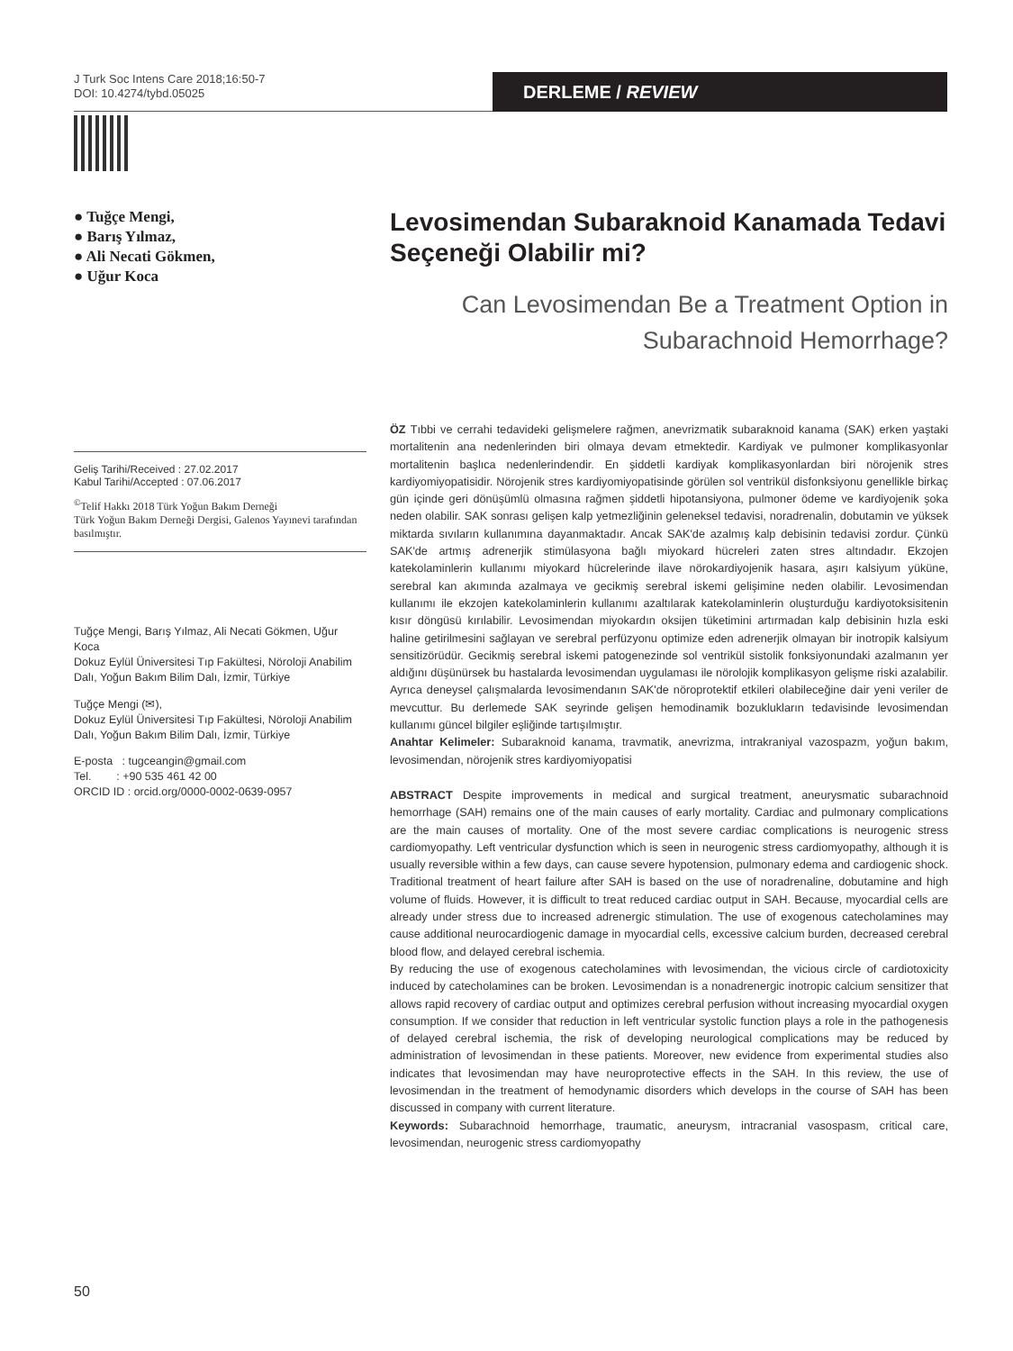J Turk Soc Intens Care 2018;16:50-7
DOI: 10.4274/tybd.05025
DERLEME / REVIEW
● Tuğçe Mengi,
● Barış Yılmaz,
● Ali Necati Gökmen,
● Uğur Koca
Geliş Tarihi/Received : 27.02.2017
Kabul Tarihi/Accepted : 07.06.2017
<sup>©</sup>Telif Hakkı 2018 Türk Yoğun Bakım Derneği
Türk Yoğun Bakım Derneği Dergisi, Galenos Yayınevi tarafından basılmıştır.
Tuğçe Mengi, Barış Yılmaz, Ali Necati Gökmen, Uğur Koca
Dokuz Eylül Üniversitesi Tıp Fakültesi, Nöroloji Anabilim Dalı, Yoğun Bakım Bilim Dalı, İzmir, Türkiye
Tuğçe Mengi (✉),
Dokuz Eylül Üniversitesi Tıp Fakültesi, Nöroloji Anabilim Dalı, Yoğun Bakım Bilim Dalı, İzmir, Türkiye
E-posta : tugceangin@gmail.com
Tel. : +90 535 461 42 00
ORCID ID : orcid.org/0000-0002-0639-0957
Levosimendan Subaraknoid Kanamada Tedavi Seçeneği Olabilir mi?
Can Levosimendan Be a Treatment Option in Subarachnoid Hemorrhage?
ÖZ Tıbbi ve cerrahi tedavideki gelişmelere rağmen, anevrizmatik subaraknoid kanama (SAK) erken yaştaki mortalitenin ana nedenlerinden biri olmaya devam etmektedir. Kardiyak ve pulmoner komplikasyonlar mortalitenin başlıca nedenlerindendir. En şiddetli kardiyak komplikasyonlardan biri nörojenik stres kardiyomiyopatisidir. Nörojenik stres kardiyomiyopatisinde görülen sol ventrikül disfonksiyonu genellikle birkaç gün içinde geri dönüşümlü olmasına rağmen şiddetli hipotansiyona, pulmoner ödeme ve kardiyojenik şoka neden olabilir. SAK sonrası gelişen kalp yetmezliğinin geleneksel tedavisi, noradrenalin, dobutamin ve yüksek miktarda sıvıların kullanımına dayanmaktadır. Ancak SAK'de azalmış kalp debisinin tedavisi zordur. Çünkü SAK'de artmış adrenerjik stimülasyona bağlı miyokard hücreleri zaten stres altındadır. Ekzojen katekolaminlerin kullanımı miyokard hücrelerinde ilave nörokardiyojenik hasara, aşırı kalsiyum yüküne, serebral kan akımında azalmaya ve gecikmiş serebral iskemi gelişimine neden olabilir. Levosimendan kullanımı ile ekzojen katekolaminlerin kullanımı azaltılarak katekolaminlerin oluşturduğu kardiyotoksisitenin kısır döngüsü kırılabilir. Levosimendan miyokardın oksijen tüketimini artırmadan kalp debisinin hızla eski haline getirilmesini sağlayan ve serebral perfüzyonu optimize eden adrenerjik olmayan bir inotropik kalsiyum sensitizörüdür. Gecikmiş serebral iskemi patogenezinde sol ventrikül sistolik fonksiyonundaki azalmanın yer aldığını düşünürsek bu hastalarda levosimendan uygulaması ile nörolojik komplikasyon gelişme riski azalabilir. Ayrıca deneysel çalışmalarda levosimendanın SAK'de nöroprotektif etkileri olabileceğine dair yeni veriler de mevcuttur. Bu derlemede SAK seyrinde gelişen hemodinamik bozuklukların tedavisinde levosimendan kullanımı güncel bilgiler eşliğinde tartışılmıştır.
Anahtar Kelimeler: Subaraknoid kanama, travmatik, anevrizma, intrakraniyal vazospazm, yoğun bakım, levosimendan, nörojenik stres kardiyomiyopatisi
ABSTRACT Despite improvements in medical and surgical treatment, aneurysmatic subarachnoid hemorrhage (SAH) remains one of the main causes of early mortality. Cardiac and pulmonary complications are the main causes of mortality. One of the most severe cardiac complications is neurogenic stress cardiomyopathy. Left ventricular dysfunction which is seen in neurogenic stress cardiomyopathy, although it is usually reversible within a few days, can cause severe hypotension, pulmonary edema and cardiogenic shock. Traditional treatment of heart failure after SAH is based on the use of noradrenaline, dobutamine and high volume of fluids. However, it is difficult to treat reduced cardiac output in SAH. Because, myocardial cells are already under stress due to increased adrenergic stimulation. The use of exogenous catecholamines may cause additional neurocardiogenic damage in myocardial cells, excessive calcium burden, decreased cerebral blood flow, and delayed cerebral ischemia.
By reducing the use of exogenous catecholamines with levosimendan, the vicious circle of cardiotoxicity induced by catecholamines can be broken. Levosimendan is a nonadrenergic inotropic calcium sensitizer that allows rapid recovery of cardiac output and optimizes cerebral perfusion without increasing myocardial oxygen consumption. If we consider that reduction in left ventricular systolic function plays a role in the pathogenesis of delayed cerebral ischemia, the risk of developing neurological complications may be reduced by administration of levosimendan in these patients. Moreover, new evidence from experimental studies also indicates that levosimendan may have neuroprotective effects in the SAH. In this review, the use of levosimendan in the treatment of hemodynamic disorders which develops in the course of SAH has been discussed in company with current literature.
Keywords: Subarachnoid hemorrhage, traumatic, aneurysm, intracranial vasospasm, critical care, levosimendan, neurogenic stress cardiomyopathy
50